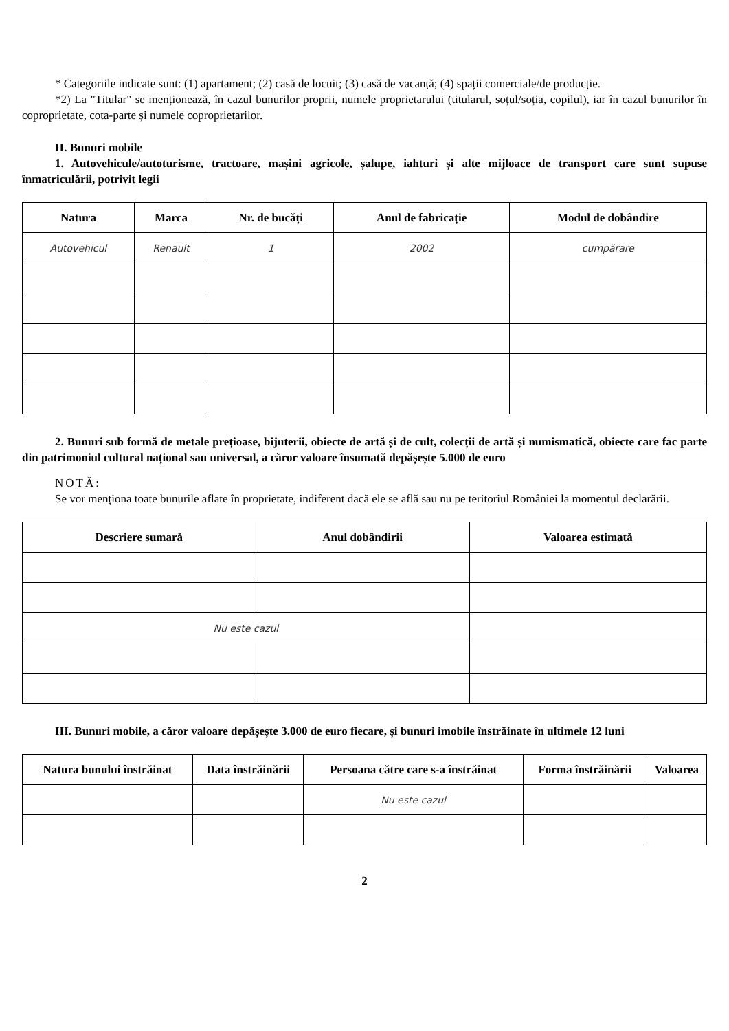* Categoriile indicate sunt: (1) apartament; (2) casă de locuit; (3) casă de vacanță; (4) spații comerciale/de producție.
*2) La "Titular" se menționează, în cazul bunurilor proprii, numele proprietarului (titularul, soțul/soția, copilul), iar în cazul bunurilor în coproprietate, cota-parte și numele coproprietarilor.
II. Bunuri mobile
1. Autovehicule/autoturisme, tractoare, mașini agricole, șalupe, iahturi și alte mijloace de transport care sunt supuse înmatriculării, potrivit legii
| Natura | Marca | Nr. de bucăți | Anul de fabricație | Modul de dobândire |
| --- | --- | --- | --- | --- |
| Autovehicul | Renault | 1 | 2002 | cumpărare |
2. Bunuri sub formă de metale prețioase, bijuterii, obiecte de artă și de cult, colecții de artă și numismatică, obiecte care fac parte din patrimoniul cultural național sau universal, a căror valoare însumată depășește 5.000 de euro
NOTĂ:
Se vor menționa toate bunurile aflate în proprietate, indiferent dacă ele se află sau nu pe teritoriul României la momentul declarării.
| Descriere sumară | Anul dobândirii | Valoarea estimată |
| --- | --- | --- |
| Nu este cazul | | |
III. Bunuri mobile, a căror valoare depășește 3.000 de euro fiecare, și bunuri imobile înstrăinate în ultimele 12 luni
| Natura bunului înstrăinat | Data înstrăinării | Persoana către care s-a înstrăinat | Forma înstrăinării | Valoarea |
| --- | --- | --- | --- | --- |
| | | Nu este cazul | | |
2